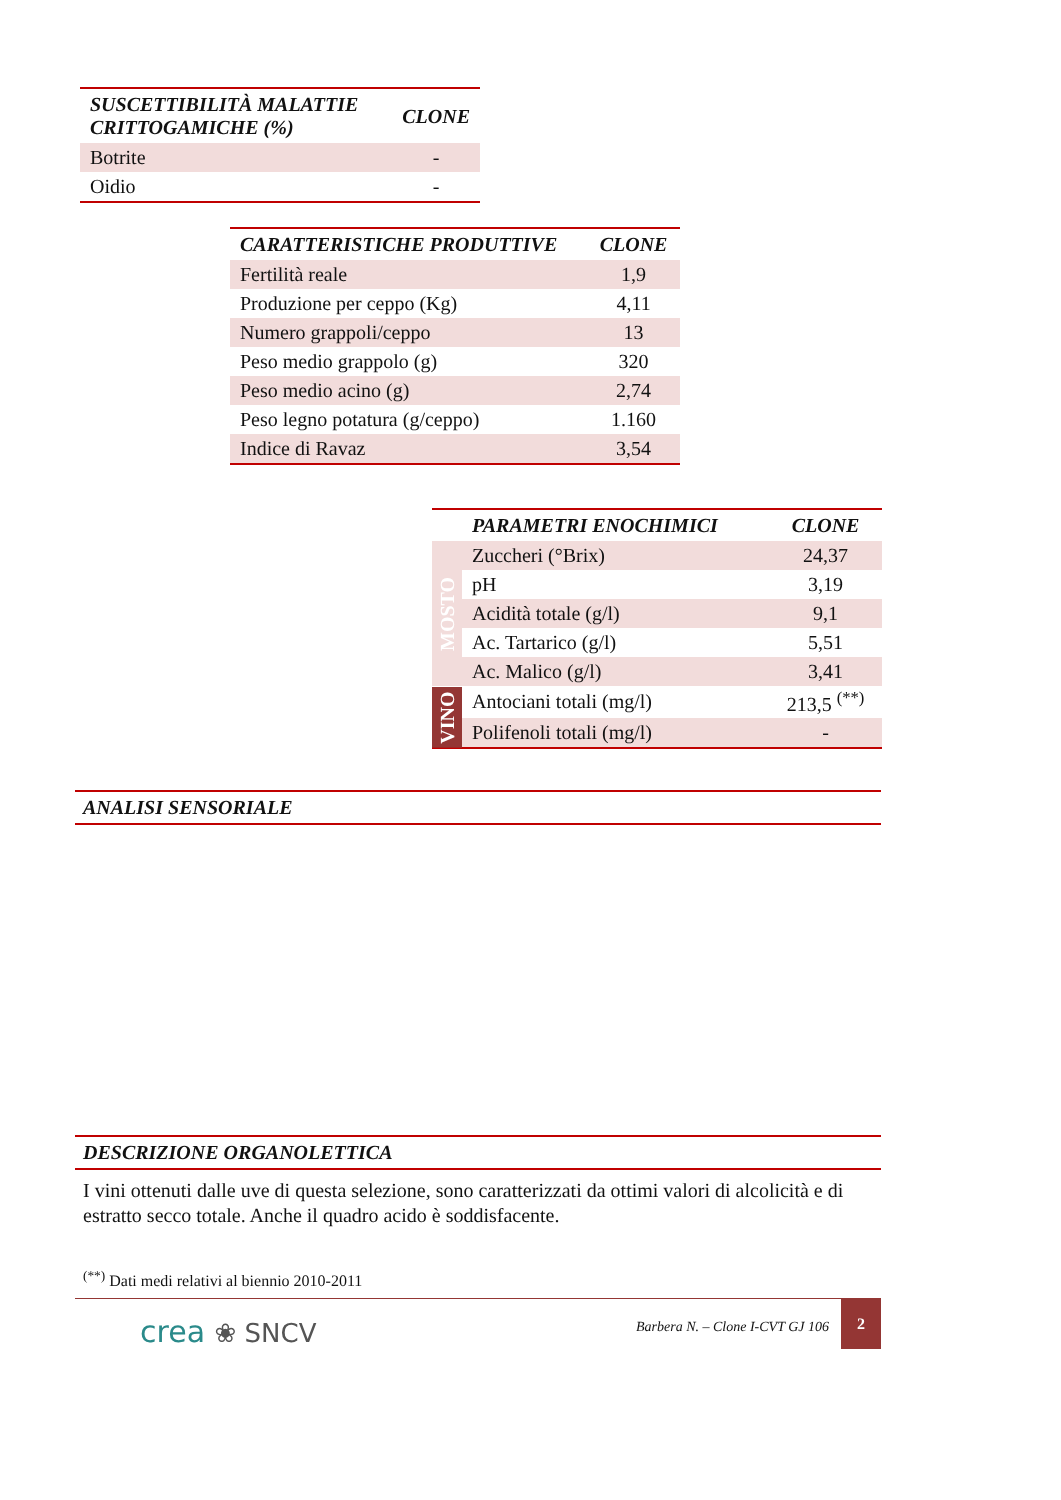| SUSCETTIBILITÀ MALATTIE CRITTOGAMICHE (%) | CLONE |
| --- | --- |
| Botrite | - |
| Oidio | - |
| CARATTERISTICHE PRODUTTIVE | CLONE |
| --- | --- |
| Fertilità reale | 1,9 |
| Produzione per ceppo (Kg) | 4,11 |
| Numero grappoli/ceppo | 13 |
| Peso medio grappolo (g) | 320 |
| Peso medio acino (g) | 2,74 |
| Peso legno potatura (g/ceppo) | 1.160 |
| Indice di Ravaz | 3,54 |
| | PARAMETRI ENOCHIMICI | CLONE |
| --- | --- | --- |
| MOSTO | Zuccheri (°Brix) | 24,37 |
| | pH | 3,19 |
| | Acidità totale (g/l) | 9,1 |
| | Ac. Tartarico (g/l) | 5,51 |
| | Ac. Malico (g/l) | 3,41 |
| VINO | Antociani totali (mg/l) | 213,5 <sup>(**)</sup> |
| | Polifenoli totali (mg/l) | - |
ANALISI SENSORIALE
DESCRIZIONE ORGANOLETTICA
I vini ottenuti dalle uve di questa selezione, sono caratterizzati da ottimi valori di alcolicità e di estratto secco totale. Anche il quadro acido è soddisfacente.
<sup>(**)</sup> Dati medi relativi al biennio 2010-2011
crea ❀ SNCV
Barbera N. – Clone I-CVT GJ 106 2